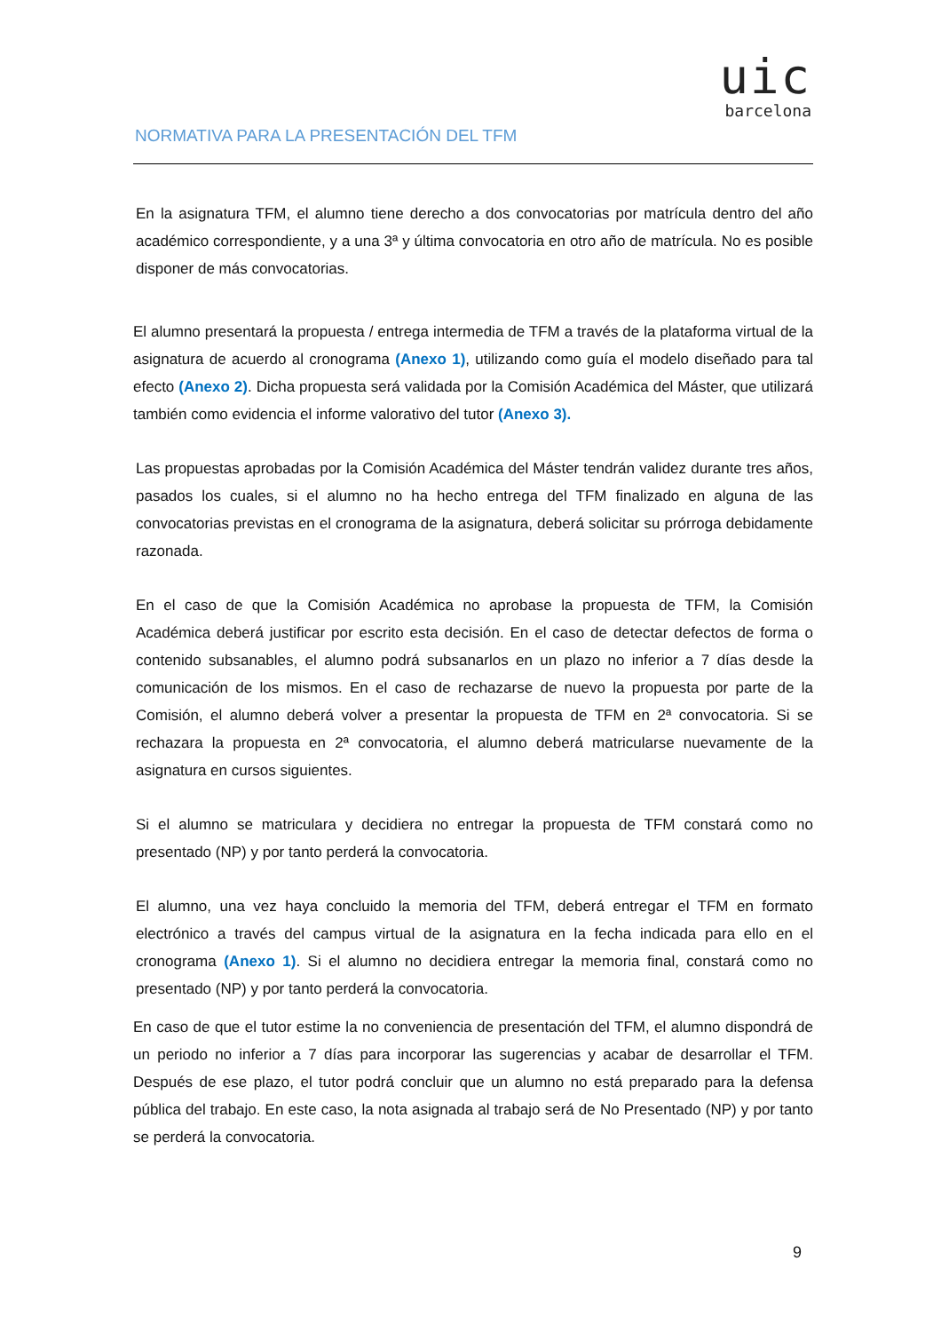uic
barcelona
NORMATIVA PARA LA PRESENTACIÓN DEL TFM
En la asignatura TFM, el alumno tiene derecho a dos convocatorias por matrícula dentro del año académico correspondiente, y a una 3ª y última convocatoria en otro año de matrícula. No es posible disponer de más convocatorias.
El alumno presentará la propuesta / entrega intermedia de TFM a través de la plataforma virtual de la asignatura de acuerdo al cronograma (Anexo 1), utilizando como guía el modelo diseñado para tal efecto (Anexo 2). Dicha propuesta será validada por la Comisión Académica del Máster, que utilizará también como evidencia el informe valorativo del tutor (Anexo 3).
Las propuestas aprobadas por la Comisión Académica del Máster tendrán validez durante tres años, pasados los cuales, si el alumno no ha hecho entrega del TFM finalizado en alguna de las convocatorias previstas en el cronograma de la asignatura, deberá solicitar su prórroga debidamente razonada.
En el caso de que la Comisión Académica no aprobase la propuesta de TFM, la Comisión Académica deberá justificar por escrito esta decisión. En el caso de detectar defectos de forma o contenido subsanables, el alumno podrá subsanarlos en un plazo no inferior a 7 días desde la comunicación de los mismos. En el caso de rechazarse de nuevo la propuesta por parte de la Comisión, el alumno deberá volver a presentar la propuesta de TFM en 2ª convocatoria. Si se rechazara la propuesta en 2ª convocatoria, el alumno deberá matricularse nuevamente de la asignatura en cursos siguientes.
Si el alumno se matriculara y decidiera no entregar la propuesta de TFM constará como no presentado (NP) y por tanto perderá la convocatoria.
El alumno, una vez haya concluido la memoria del TFM, deberá entregar el TFM en formato electrónico a través del campus virtual de la asignatura en la fecha indicada para ello en el cronograma (Anexo 1). Si el alumno no decidiera entregar la memoria final, constará como no presentado (NP) y por tanto perderá la convocatoria.
En caso de que el tutor estime la no conveniencia de presentación del TFM, el alumno dispondrá de un periodo no inferior a 7 días para incorporar las sugerencias y acabar de desarrollar el TFM. Después de ese plazo, el tutor podrá concluir que un alumno no está preparado para la defensa pública del trabajo. En este caso, la nota asignada al trabajo será de No Presentado (NP) y por tanto se perderá la convocatoria.
9